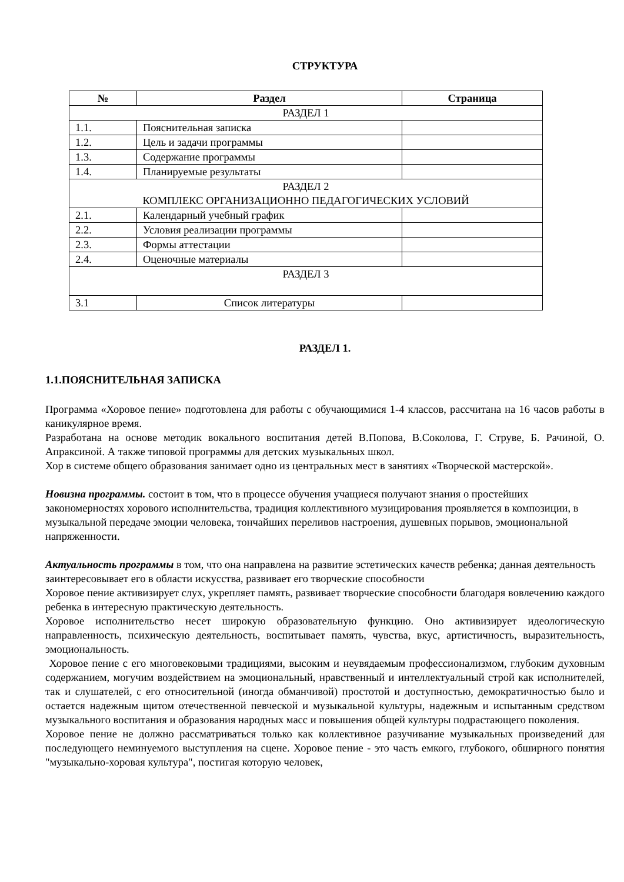СТРУКТУРА
| № | Раздел | Страница |
| --- | --- | --- |
| РАЗДЕЛ 1 | | |
| 1.1. | Пояснительная записка | |
| 1.2. | Цель и задачи программы | |
| 1.3. | Содержание программы | |
| 1.4. | Планируемые результаты | |
| РАЗДЕЛ 2 КОМПЛЕКС ОРГАНИЗАЦИОННО ПЕДАГОГИЧЕСКИХ УСЛОВИЙ | | |
| 2.1. | Календарный учебный график | |
| 2.2. | Условия реализации программы | |
| 2.3. | Формы аттестации | |
| 2.4. | Оценочные материалы | |
| РАЗДЕЛ 3 | | |
| 3.1 | Список литературы | |
РАЗДЕЛ 1.
1.1.ПОЯСНИТЕЛЬНАЯ ЗАПИСКА
Программа «Хоровое пение» подготовлена для работы с обучающимися 1-4 классов, рассчитана на 16 часов работы в каникулярное время.
Разработана на основе методик вокального воспитания детей В.Попова, В.Соколова, Г. Струве, Б. Рачиной, О. Апраксиной. А также типовой программы для детских музыкальных школ.
Хор в системе общего образования занимает одно из центральных мест в занятиях «Творческой мастерской».
Новизна программы. состоит в том, что в процессе обучения учащиеся получают знания о простейших закономерностях хорового исполнительства, традиция коллективного музицирования проявляется в композиции, в музыкальной передаче эмоции человека, тончайших переливов настроения, душевных порывов, эмоциональной напряженности.
Актуальность программы в том, что она направлена на развитие эстетических качеств ребенка; данная деятельность заинтересовывает его в области искусства, развивает его творческие способности
Хоровое пение активизирует слух, укрепляет память, развивает творческие способности благодаря вовлечению каждого ребенка в интересную практическую деятельность.
Хоровое исполнительство несет широкую образовательную функцию. Оно активизирует идеологическую направленность, психическую деятельность, воспитывает память, чувства, вкус, артистичность, выразительность, эмоциональность.
Хоровое пение с его многовековыми традициями, высоким и неувядаемым профессионализмом, глубоким духовным содержанием, могучим воздействием на эмоциональный, нравственный и интеллектуальный строй как исполнителей, так и слушателей, с его относительной (иногда обманчивой) простотой и доступностью, демократичностью было и остается надежным щитом отечественной певческой и музыкальной культуры, надежным и испытанным средством музыкального воспитания и образования народных масс и повышения общей культуры подрастающего поколения.
Хоровое пение не должно рассматриваться только как коллективное разучивание музыкальных произведений для последующего неминуемого выступления на сцене. Хоровое пение - это часть емкого, глубокого, обширного понятия "музыкально-хоровая культура", постигая которую человек,